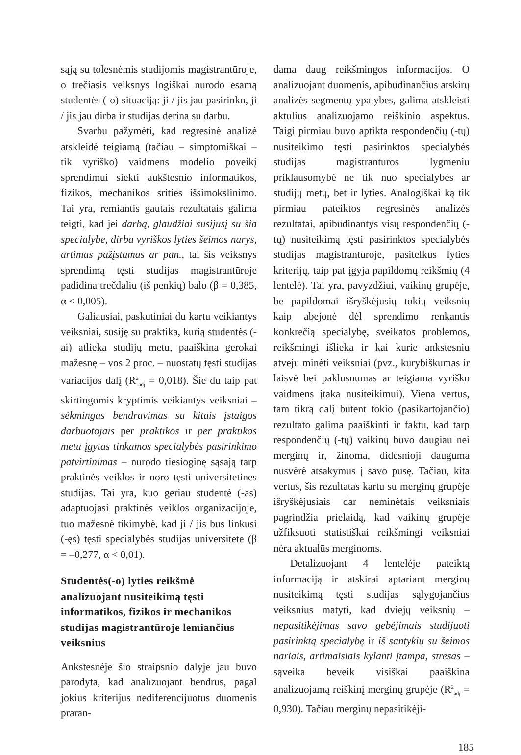sąją su tolesnėmis studijomis magistrantūroje, o trečiasis veiksnys logiškai nurodo esamą studentės (-o) situaciją: ji / jis jau pasirinko, ji / jis jau dirba ir studijas derina su darbu.
Svarbu pažymėti, kad regresinė analizė atskleidė teigiamą (tačiau – simptomiškai – tik vyriško) vaidmens modelio poveikį sprendimui siekti aukštesnio informatikos, fizikos, mechanikos srities išsimokslinimo. Tai yra, remiantis gautais rezultatais galima teigti, kad jei darbą, glaudžiai susijusį su šia specialybe, dirba vyriškos lyties šeimos narys, artimas pažįstamas ar pan., tai šis veiksnys sprendimą tęsti studijas magistrantūroje padidina trečdaliu (iš penkių) balo (β = 0,385, α < 0,005).
Galiausiai, paskutiniai du kartu veikiantys veiksniai, susiję su praktika, kurią studentės (-ai) atlieka studijų metu, paaiškina gerokai mažesnę – vos 2 proc. – nuostatų tęsti studijas variacijos dalį (R<sup>2</sup><sub>adj</sub> = 0,018). Šie du taip pat skirtingomis kryptimis veikiantys veiksniai – sėkmingas bendravimas su kitais įstaigos darbuotojais per praktikos ir per praktikos metu įgytas tinkamos specialybės pasirinkimo patvirtinimas – nurodo tiesioginę sąsają tarp praktinės veiklos ir noro tęsti universitetines studijas. Tai yra, kuo geriau studentė (-as) adaptuojasi praktinės veiklos organizacijoje, tuo mažesnė tikimybė, kad ji / jis bus linkusi (-ęs) tęsti specialybės studijas universitete (β = –0,277, α < 0,01).
Studentės(-o) lyties reikšmė analizuojant nusiteikimą tęsti informatikos, fizikos ir mechanikos studijas magistrantūroje lemiančius veiksnius
Ankstesnėje šio straipsnio dalyje jau buvo parodyta, kad analizuojant bendrus, pagal jokius kriterijus nediferencijuotus duomenis praran-
dama daug reikšmingos informacijos. O analizuojant duomenis, apibūdinančius atskirų analizės segmentų ypatybes, galima atskleisti aktulius analizuojamo reiškinio aspektus. Taigi pirmiau buvo aptikta respondenčių (-tų) nusiteikimo tęsti pasirinktos specialybės studijas magistrantūros lygmeniu priklausomybė ne tik nuo specialybės ar studijų metų, bet ir lyties. Analogiškai ką tik pirmiau pateiktos regresinės analizės rezultatai, apibūdinantys visų respondenčių (-tų) nusiteikimą tęsti pasirinktos specialybės studijas magistrantūroje, pasitelkus lyties kriterijų, taip pat įgyja papildomų reikšmių (4 lentelė). Tai yra, pavyzdžiui, vaikinų grupėje, be papildomai išryškėjusių tokių veiksnių kaip abejonė dėl sprendimo renkantis konkrečią specialybę, sveikatos problemos, reikšmingi išlieka ir kai kurie ankstesniu atveju minėti veiksniai (pvz., kūrybiškumas ir laisvė bei paklusnumas ar teigiama vyriško vaidmens įtaka nusiteikimui). Viena vertus, tam tikrą dalį būtent tokio (pasikartojančio) rezultato galima paaiškinti ir faktu, kad tarp respondenčių (-tų) vaikinų buvo daugiau nei merginų ir, žinoma, didesnioji dauguma nusvėrė atsakymus į savo pusę. Tačiau, kita vertus, šis rezultatas kartu su merginų grupėje išryškėjusiais dar neminėtais veiksniais pagrindžia prielaidą, kad vaikinų grupėje užfiksuoti statistiškai reikšmingi veiksniai nėra aktualūs merginoms.
Detalizuojant 4 lentelėje pateiktą informaciją ir atskirai aptariant merginų nusiteikimą tęsti studijas sąlygojančius veiksnius matyti, kad dviejų veiksnių – nepasitikėjimas savo gebėjimais studijuoti pasirinktą specialybę ir iš santykių su šeimos nariais, artimaisiais kylanti įtampa, stresas – sąveika beveik visiškai paaiškina analizuojamą reiškinį merginų grupėje (R<sup>2</sup><sub>adj</sub> = 0,930). Tačiau merginų nepasitikėji-
185